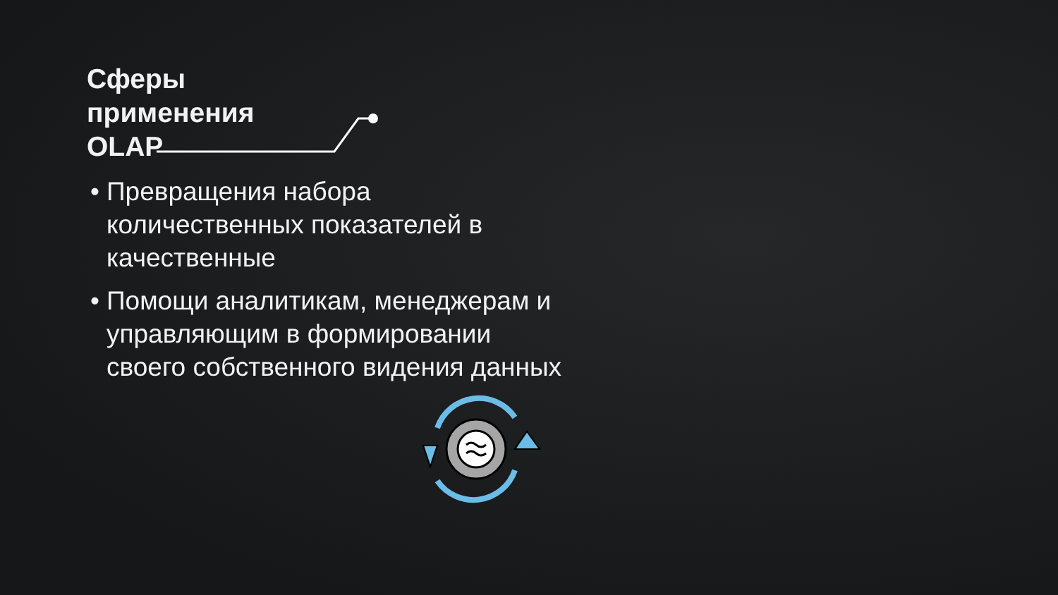Сферы применения OLAP
• Превращения набора количественных показателей в качественные
• Помощи аналитикам, менеджерам и управляющим в формировании своего собственного видения данных